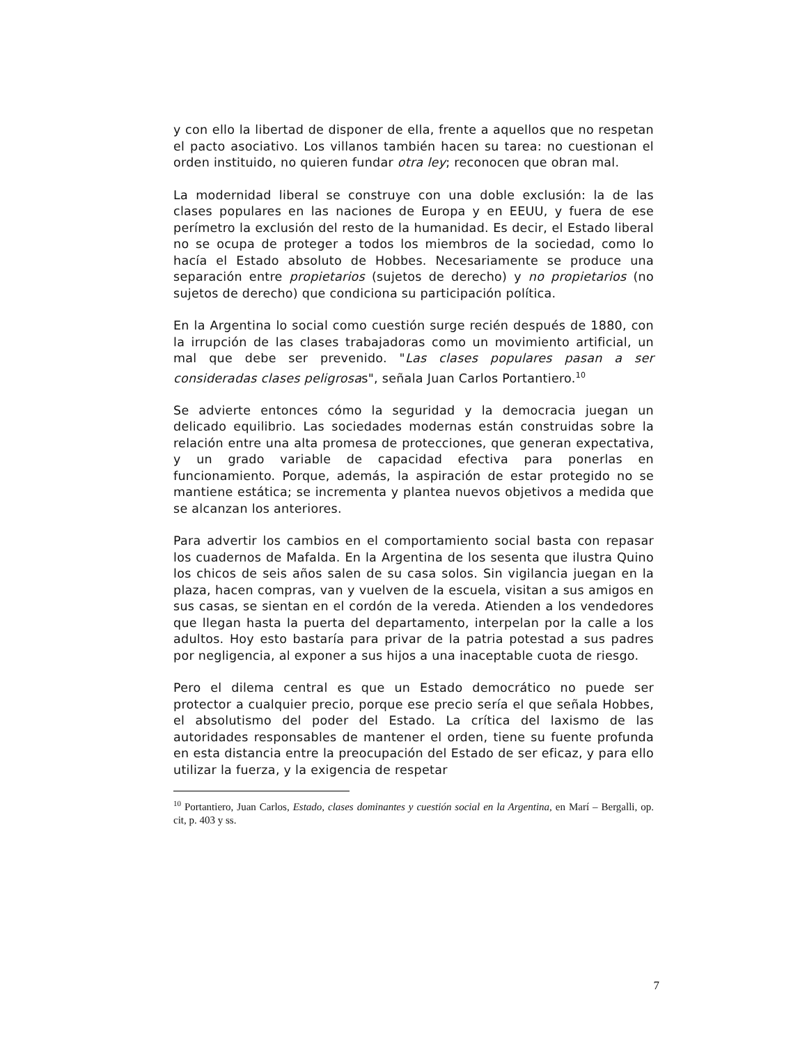y con ello la libertad de disponer de ella, frente a aquellos que no respetan el pacto asociativo. Los villanos también hacen su tarea: no cuestionan el orden instituido, no quieren fundar otra ley; reconocen que obran mal.
La modernidad liberal se construye con una doble exclusión: la de las clases populares en las naciones de Europa y en EEUU, y fuera de ese perímetro la exclusión del resto de la humanidad. Es decir, el Estado liberal no se ocupa de proteger a todos los miembros de la sociedad, como lo hacía el Estado absoluto de Hobbes. Necesariamente se produce una separación entre propietarios (sujetos de derecho) y no propietarios (no sujetos de derecho) que condiciona su participación política.
En la Argentina lo social como cuestión surge recién después de 1880, con la irrupción de las clases trabajadoras como un movimiento artificial, un mal que debe ser prevenido. "Las clases populares pasan a ser consideradas clases peligrosas", señala Juan Carlos Portantiero.<sup>10</sup>
Se advierte entonces cómo la seguridad y la democracia juegan un delicado equilibrio. Las sociedades modernas están construidas sobre la relación entre una alta promesa de protecciones, que generan expectativa, y un grado variable de capacidad efectiva para ponerlas en funcionamiento. Porque, además, la aspiración de estar protegido no se mantiene estática; se incrementa y plantea nuevos objetivos a medida que se alcanzan los anteriores.
Para advertir los cambios en el comportamiento social basta con repasar los cuadernos de Mafalda. En la Argentina de los sesenta que ilustra Quino los chicos de seis años salen de su casa solos. Sin vigilancia juegan en la plaza, hacen compras, van y vuelven de la escuela, visitan a sus amigos en sus casas, se sientan en el cordón de la vereda. Atienden a los vendedores que llegan hasta la puerta del departamento, interpelan por la calle a los adultos. Hoy esto bastaría para privar de la patria potestad a sus padres por negligencia, al exponer a sus hijos a una inaceptable cuota de riesgo.
Pero el dilema central es que un Estado democrático no puede ser protector a cualquier precio, porque ese precio sería el que señala Hobbes, el absolutismo del poder del Estado. La crítica del laxismo de las autoridades responsables de mantener el orden, tiene su fuente profunda en esta distancia entre la preocupación del Estado de ser eficaz, y para ello utilizar la fuerza, y la exigencia de respetar
<sup>10</sup> Portantiero, Juan Carlos, Estado, clases dominantes y cuestión social en la Argentina, en Marí – Bergalli, op. cit, p. 403 y ss.
7